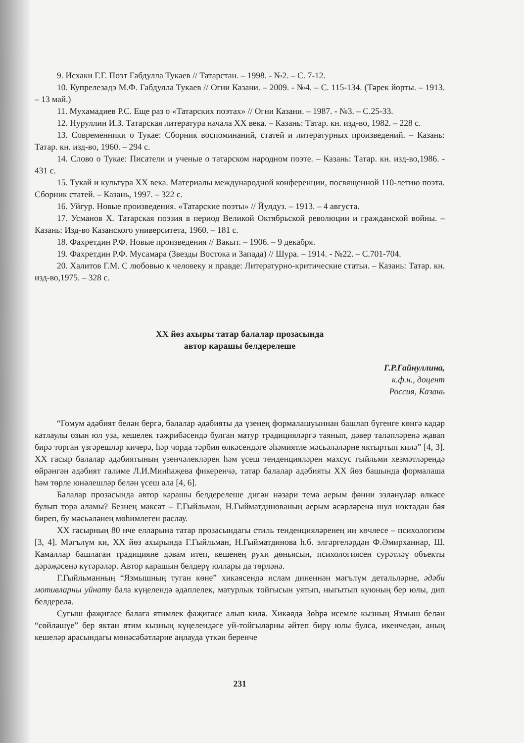9. Исхаки Г.Г. Поэт Габдулла Тукаев // Татарстан. – 1998. - №2. – С. 7-12.
10. Купрелезадэ М.Ф. Габдулла Тукаев // Огни Казани. – 2009. - №4. – С. 115-134. (Тәрек йорты. – 1913. – 13 май.)
11. Мухамадиев Р.С. Еще раз о «Татарских поэтах» // Огни Казани. – 1987. - №3. – С.25-33.
12. Нуруллин И.З. Татарская литература начала XX века. – Казань: Татар. кн. изд-во, 1982. – 228 с.
13. Современники о Тукае: Сборник воспоминаний, статей и литературных произведений. – Казань: Татар. кн. изд-во, 1960. – 294 с.
14. Слово о Тукае: Писатели и ученые о татарском народном поэте. – Казань: Татар. кн. изд-во,1986. - 431 с.
15. Тукай и культура XX века. Материалы международной конференции, посвященной 110-летию поэта. Сборник статей. – Казань, 1997. – 322 с.
16. Уйгур. Новые произведения. «Татарские поэты» // Йулдуз. – 1913. – 4 августа.
17. Усманов Х. Татарская поэзия в период Великой Октябрьской революции и гражданской войны. – Казань: Изд-во Казанского университета, 1960. – 181 с.
18. Фахретдин Р.Ф. Новые произведения // Вакыт. – 1906. – 9 декабря.
19. Фахретдин Р.Ф. Мусамара (Звезды Востока и Запада) // Шура. – 1914. - №22. – С.701-704.
20. Халитов Г.М. С любовью к человеку и правде: Литературно-критические статьи. – Казань: Татар. кн. изд-во,1975. – 328 с.
XX йөз ахыры татар балалар прозасында
автор карашы белдерелеше
Г.Р.Гайнуллина,
к.ф.н., доцент
Россия, Казань
“Гомум әдәбият белән бергә, балалар әдәбияты да үзенең формалашуыннан башлап бүгенге көнгә кадәр катлаулы озын юл уза, кешелек тәҗрибәсендә булган матур традицияләргә таянып, дәвер таләпләренә җавап бирә торган үзгәрешләр кичерә, һәр чорда тәрбия өлкәсендәге әһәмиятле мәсьәләләрне яктыртып килә” [4, 3]. XX гасыр балалар әдәбиятының үзенчәлекләрен һәм үсеш тенденцияләрен махсус гыйльми хезмәтләрендә өйрәнгән әдәбият галиме Л.И.Минһаҗева фикеренчә, татар балалар әдәбияты XX йөз башында формалаша һәм төрле юнәлешләр белән үсеш ала [4, 6].
Балалар прозасында автор карашы белдерелеше дигән нәзари тема аерым фәнни эзләнүләр өлкәсе булып тора аламы? Безнең максат – Г.Гыйльман, Н.Гыйматдинованың аерым әсәрләренә шул ноктадан бәя биреп, бу мәсьәләнең мөһимлеген раслау.
XX гасырның 80 нче елларына татар прозасындагы стиль тенденцияләренең иң көчлесе – психологизм [3, 4]. Мәгълүм ки, XX йөз ахырында Г.Гыйльман, Н.Гыйматдинова һ.б. элгәргеләрдән Ф.Әмирханнар, Ш. Камаллар башлаган традицияне дәвам итеп, кешенең рухи дөньясын, психологиясен сурәтләү объекты дәрәҗәсенә күтәрәләр. Автор карашын белдерү юллары да төрләнә.
Г.Гыйльманның “Язмышның туган көне” хикәясендә ислам диненнән мәгълүм детальләрне, әдәби мотивларны уйнату бала күңелендә әдәплелек, матурлык тойгысын уятып, ныгытып куюның бер юлы, дип белдерелә.
Сугыш фаҗигасе балага ятимлек фаҗигасе алып килә. Хикәядә Зөһрә исемле кызның Язмыш белән “сөйләшүе” бер яктан ятим кызның күңелендәге уй-тойгыларны әйтеп бирү юлы булса, икенчедән, аның кешеләр арасындагы мөнәсәбәтләрне аңлауда үткән беренче
231